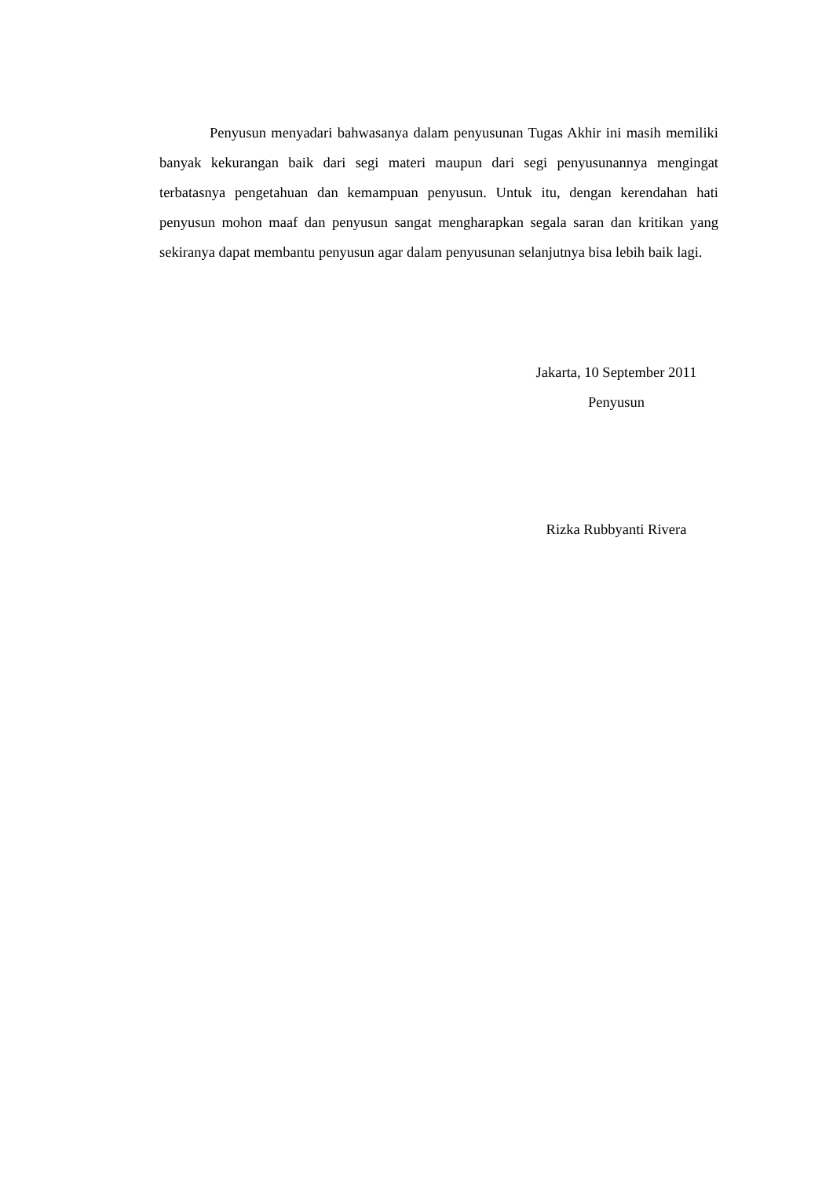Penyusun menyadari bahwasanya dalam penyusunan Tugas Akhir ini masih memiliki banyak kekurangan baik dari segi materi maupun dari segi penyusunannya mengingat terbatasnya pengetahuan dan kemampuan penyusun. Untuk itu, dengan kerendahan hati penyusun mohon maaf dan penyusun sangat mengharapkan segala saran dan kritikan yang sekiranya dapat membantu penyusun agar dalam penyusunan selanjutnya bisa lebih baik lagi.
Jakarta, 10 September 2011
Penyusun
Rizka Rubbyanti Rivera